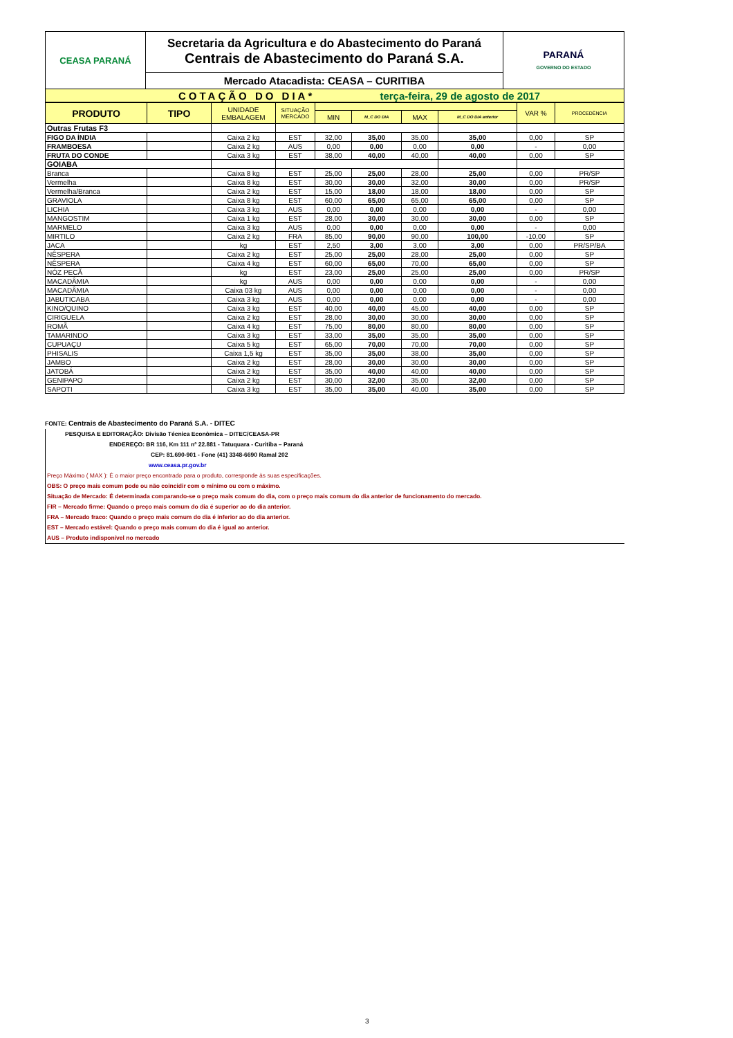| CEASA PARANÁ | Secretaria da Agricultura e do Abastecimento do Paraná Centrais de Abastecimento do Paraná S.A. | PARANÁ GOVERNO DO ESTADO |
| | Mercado Atacadista: CEASA – CURITIBA | |
| COTAÇÃO DO DIA* terça-feira, 29 de agosto de 2017 | | |
| PRODUTO | TIPO | UNIDADE EMBALAGEM | SITUAÇÃO MERCADO | | | | | VAR % | PROCEDÊNCIA |
| --- | --- | --- | --- | --- | --- | --- | --- | --- | --- |
| | | | | MIN | M_C DO DIA | MAX | M_C DO DIA anterior | | |
| Outras Frutas F3 | | | | | | | | | |
| FIGO DA ÍNDIA | | Caixa 2 kg | EST | 32,00 | 35,00 | 35,00 | 35,00 | 0,00 | SP |
| FRAMBOESA | | Caixa 2 kg | AUS | 0,00 | 0,00 | 0,00 | 0,00 | - | 0,00 |
| FRUTA DO CONDE | | Caixa 3 kg | EST | 38,00 | 40,00 | 40,00 | 40,00 | 0,00 | SP |
| GOIABA | | | | | | | | | |
| Branca | | Caixa 8 kg | EST | 25,00 | 25,00 | 28,00 | 25,00 | 0,00 | PR/SP |
| Vermelha | | Caixa 8 kg | EST | 30,00 | 30,00 | 32,00 | 30,00 | 0,00 | PR/SP |
| Vermelha/Branca | | Caixa 2 kg | EST | 15,00 | 18,00 | 18,00 | 18,00 | 0,00 | SP |
| GRAVIOLA | | Caixa 8 kg | EST | 60,00 | 65,00 | 65,00 | 65,00 | 0,00 | SP |
| LICHIA | | Caixa 3 kg | AUS | 0,00 | 0,00 | 0,00 | 0,00 | - | 0,00 |
| MANGOSTIM | | Caixa 1 kg | EST | 28,00 | 30,00 | 30,00 | 30,00 | 0,00 | SP |
| MARMELO | | Caixa 3 kg | AUS | 0,00 | 0,00 | 0,00 | 0,00 | - | 0,00 |
| MIRTILO | | Caixa 2 kg | FRA | 85,00 | 90,00 | 90,00 | 100,00 | -10,00 | SP |
| JACA | | kg | EST | 2,50 | 3,00 | 3,00 | 3,00 | 0,00 | PR/SP/BA |
| NÊSPERA | | Caixa 2 kg | EST | 25,00 | 25,00 | 28,00 | 25,00 | 0,00 | SP |
| NÊSPERA | | Caixa 4 kg | EST | 60,00 | 65,00 | 70,00 | 65,00 | 0,00 | SP |
| NÓZ PECÃ | | kg | EST | 23,00 | 25,00 | 25,00 | 25,00 | 0,00 | PR/SP |
| MACADÂMIA | | kg | AUS | 0,00 | 0,00 | 0,00 | 0,00 | - | 0,00 |
| MACADÂMIA | | Caixa 03 kg | AUS | 0,00 | 0,00 | 0,00 | 0,00 | - | 0,00 |
| JABUTICABA | | Caixa 3 kg | AUS | 0,00 | 0,00 | 0,00 | 0,00 | - | 0,00 |
| KINO/QUINO | | Caixa 3 kg | EST | 40,00 | 40,00 | 45,00 | 40,00 | 0,00 | SP |
| CIRIGUELA | | Caixa 2 kg | EST | 28,00 | 30,00 | 30,00 | 30,00 | 0,00 | SP |
| ROMÃ | | Caixa 4 kg | EST | 75,00 | 80,00 | 80,00 | 80,00 | 0,00 | SP |
| TAMARINDO | | Caixa 3 kg | EST | 33,00 | 35,00 | 35,00 | 35,00 | 0,00 | SP |
| CUPUAÇU | | Caixa 5 kg | EST | 65,00 | 70,00 | 70,00 | 70,00 | 0,00 | SP |
| PHISALIS | | Caixa 1,5 kg | EST | 35,00 | 35,00 | 38,00 | 35,00 | 0,00 | SP |
| JAMBO | | Caixa 2 kg | EST | 28,00 | 30,00 | 30,00 | 30,00 | 0,00 | SP |
| JATOBÁ | | Caixa 2 kg | EST | 35,00 | 40,00 | 40,00 | 40,00 | 0,00 | SP |
| GENIPAPO | | Caixa 2 kg | EST | 30,00 | 32,00 | 35,00 | 32,00 | 0,00 | SP |
| SAPOTI | | Caixa 3 kg | EST | 35,00 | 35,00 | 40,00 | 35,00 | 0,00 | SP |
FONTE: Centrais de Abastecimento do Paraná S.A. - DITEC
PESQUISA E EDITORAÇÃO: Divisão Técnica Econômica – DITEC/CEASA-PR
ENDEREÇO: BR 116, Km 111 nº 22.881 - Tatuquara - Curitiba – Paraná
CEP: 81.690-901 - Fone (41) 3348-6690 Ramal 202
www.ceasa.pr.gov.br
Preço Máximo ( MAX ): É o maior preço encontrado para o produto, corresponde às suas especificações.
OBS: O preço mais comum pode ou não coincidir com o mínimo ou com o máximo.
Situação de Mercado: É determinada comparando-se o preço mais comum do dia, com o preço mais comum do dia anterior de funcionamento do mercado.
FIR – Mercado firme: Quando o preço mais comum do dia é superior ao do dia anterior.
FRA – Mercado fraco: Quando o preço mais comum do dia é inferior ao do dia anterior.
EST – Mercado estável: Quando o preço mais comum do dia é igual ao anterior.
AUS – Produto indisponível no mercado
3